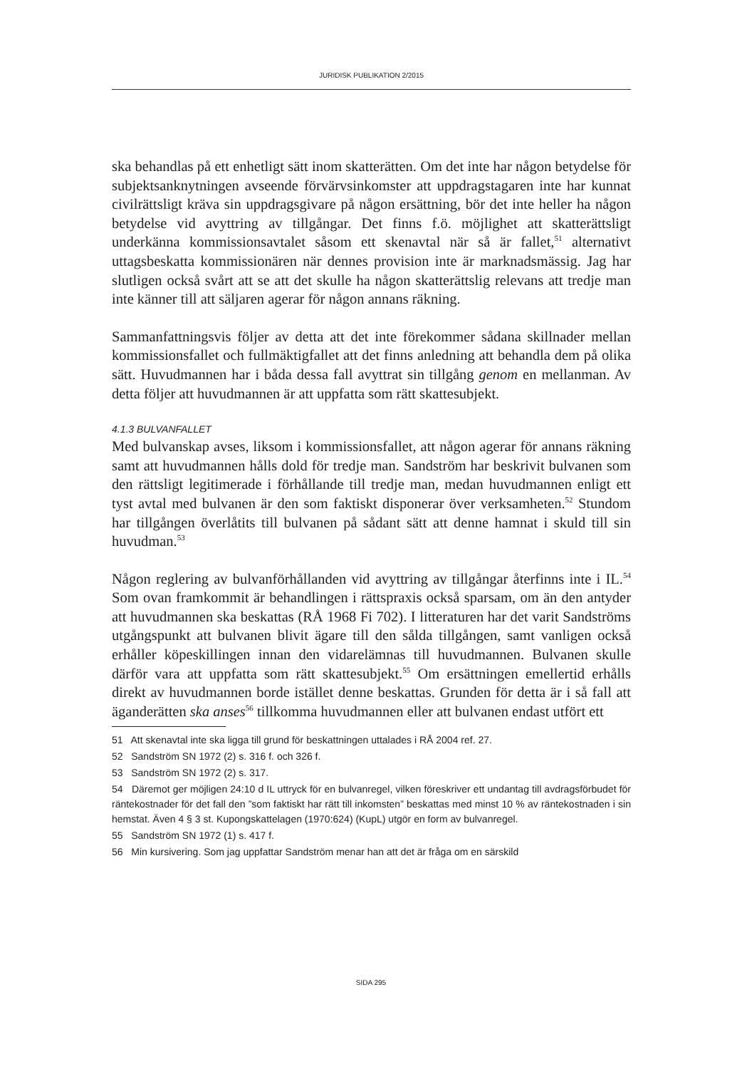JURIDISK PUBLIKATION 2/2015
ska behandlas på ett enhetligt sätt inom skatterätten. Om det inte har någon betydelse för subjektsanknytningen avseende förvärvsinkomster att uppdrags­tagaren inte har kunnat civilrättsligt kräva sin uppdragsgivare på någon ersätt­ning, bör det inte heller ha någon betydelse vid avyttring av tillgångar. Det finns f.ö. möjlighet att skatterättsligt underkänna kommissionsavtalet såsom ett skenavtal när så är fallet,<sup>51</sup> alternativt uttagsbeskatta kommissionären när dennes provision inte är marknadsmässig. Jag har slutligen också svårt att se att det skulle ha någon skatterättslig relevans att tredje man inte känner till att säljaren agerar för någon annans räkning.
Sammanfattningsvis följer av detta att det inte förekommer sådana skillnader mellan kommissionsfallet och fullmäktigfallet att det finns anledning att behandla dem på olika sätt. Huvudmannen har i båda dessa fall avyttrat sin tillgång genom en mellanman. Av detta följer att huvudmannen är att uppfatta som rätt skattesubjekt.
4.1.3 BULVANFALLET
Med bulvanskap avses, liksom i kommissionsfallet, att någon agerar för annans räkning samt att huvudmannen hålls dold för tredje man. Sandström har beskrivit bulvanen som den rättsligt legitimerade i förhållande till tredje man, medan huvudmannen enligt ett tyst avtal med bulvanen är den som faktiskt disponerar över verksamheten.<sup>52</sup> Stundom har tillgången överlåtits till bulvanen på sådant sätt att denne hamnat i skuld till sin huvudman.<sup>53</sup>
Någon reglering av bulvanförhållanden vid avyttring av tillgångar återfinns inte i IL.<sup>54</sup> Som ovan framkommit är behandlingen i rättspraxis också spar­sam, om än den antyder att huvudmannen ska beskattas (RÅ 1968 Fi 702). I litteraturen har det varit Sandströms utgångspunkt att bulvanen blivit ägare till den sålda tillgången, samt vanligen också erhåller köpeskillingen innan den vidarelämnas till huvudmannen. Bulvanen skulle därför vara att uppfatta som rätt skattesubjekt.<sup>55</sup> Om ersättningen emellertid erhålls direkt av huvudmannen borde istället denne beskattas. Grunden för detta är i så fall att ägande­rätten ska anses<sup>56</sup> tillkomma huvudmannen eller att bulvanen endast utfört ett
51 Att skenavtal inte ska ligga till grund för beskattningen uttalades i RÅ 2004 ref. 27.
52 Sandström SN 1972 (2) s. 316 f. och 326 f.
53 Sandström SN 1972 (2) s. 317.
54 Däremot ger möjligen 24:10 d IL uttryck för en bulvanregel, vilken föreskriver ett undantag till avdragsförbudet för räntekostnader för det fall den ”som faktiskt har rätt till inkomsten” beskattas med minst 10 % av räntekostnaden i sin hemstat. Även 4 § 3 st. Kupongskattelagen (1970:624) (KupL) utgör en form av bulvanregel.
55 Sandström SN 1972 (1) s. 417 f.
56 Min kursivering. Som jag uppfattar Sandström menar han att det är fråga om en särskild
SIDA 295